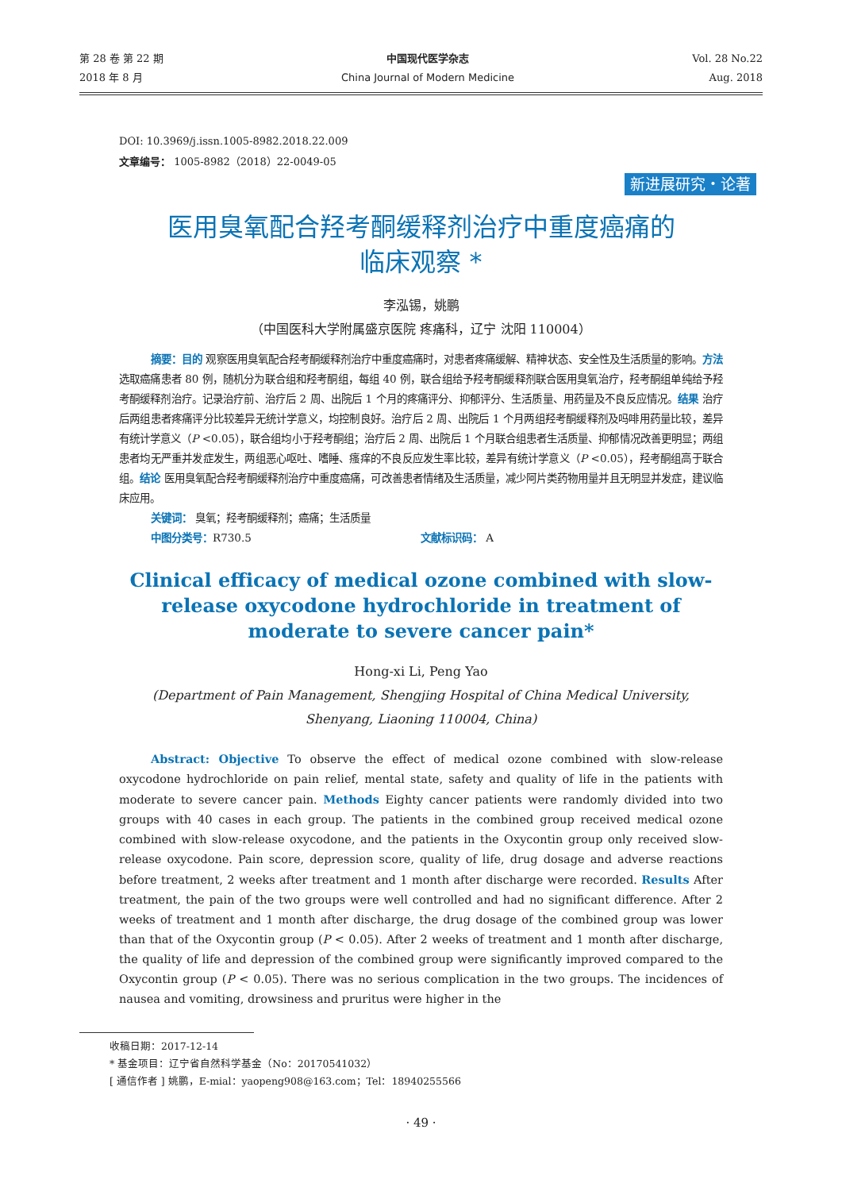第 28 卷 第 22 期
2018 年 8 月
中国现代医学杂志
China Journal of Modern Medicine
Vol. 28 No.22
Aug. 2018
DOI: 10.3969/j.issn.1005-8982.2018.22.009
文章编号： 1005-8982（2018）22-0049-05
新进展研究・论著
医用臭氧配合羟考酮缓释剂治疗中重度癌痛的
临床观察 *
李泓锡，姚鹏
（中国医科大学附属盛京医院 疼痛科，辽宁 沈阳 110004）
摘要：目的 观察医用臭氧配合羟考酮缓释剂治疗中重度癌痛时，对患者疼痛缓解、精神状态、安全性及生活质量的影响。方法 选取癌痛患者 80 例，随机分为联合组和羟考酮组，每组 40 例，联合组给予羟考酮缓释剂联合医用臭氧治疗，羟考酮组单纯给予羟考酮缓释剂治疗。记录治疗前、治疗后 2 周、出院后 1 个月的疼痛评分、抑郁评分、生活质量、用药量及不良反应情况。结果 治疗后两组患者疼痛评分比较差异无统计学意义，均控制良好。治疗后 2 周、出院后 1 个月两组羟考酮缓释剂及吗啡用药量比较，差异有统计学意义（P <0.05），联合组均小于羟考酮组；治疗后 2 周、出院后 1 个月联合组患者生活质量、抑郁情况改善更明显；两组患者均无严重并发症发生，两组恶心呕吐、嗜睡、瘙痒的不良反应发生率比较，差异有统计学意义（P <0.05），羟考酮组高于联合组。结论 医用臭氧配合羟考酮缓释剂治疗中重度癌痛，可改善患者情绪及生活质量，减少阿片类药物用量并且无明显并发症，建议临床应用。
关键词： 臭氧；羟考酮缓释剂；癌痛；生活质量
中图分类号：R730.5 文献标识码： A
Clinical efficacy of medical ozone combined with slow-release oxycodone hydrochloride in treatment of moderate to severe cancer pain*
Hong-xi Li, Peng Yao
(Department of Pain Management, Shengjing Hospital of China Medical University,
Shenyang, Liaoning 110004, China)
Abstract: Objective To observe the effect of medical ozone combined with slow-release oxycodone hydrochloride on pain relief, mental state, safety and quality of life in the patients with moderate to severe cancer pain. Methods Eighty cancer patients were randomly divided into two groups with 40 cases in each group. The patients in the combined group received medical ozone combined with slow-release oxycodone, and the patients in the Oxycontin group only received slow-release oxycodone. Pain score, depression score, quality of life, drug dosage and adverse reactions before treatment, 2 weeks after treatment and 1 month after discharge were recorded. Results After treatment, the pain of the two groups were well controlled and had no significant difference. After 2 weeks of treatment and 1 month after discharge, the drug dosage of the combined group was lower than that of the Oxycontin group (P < 0.05). After 2 weeks of treatment and 1 month after discharge, the quality of life and depression of the combined group were significantly improved compared to the Oxycontin group (P < 0.05). There was no serious complication in the two groups. The incidences of nausea and vomiting, drowsiness and pruritus were higher in the
收稿日期：2017-12-14
* 基金项目：辽宁省自然科学基金（No：20170541032）
[ 通信作者 ] 姚鹏，E-mial：yaopeng908@163.com；Tel：18940255566
· 49 ·